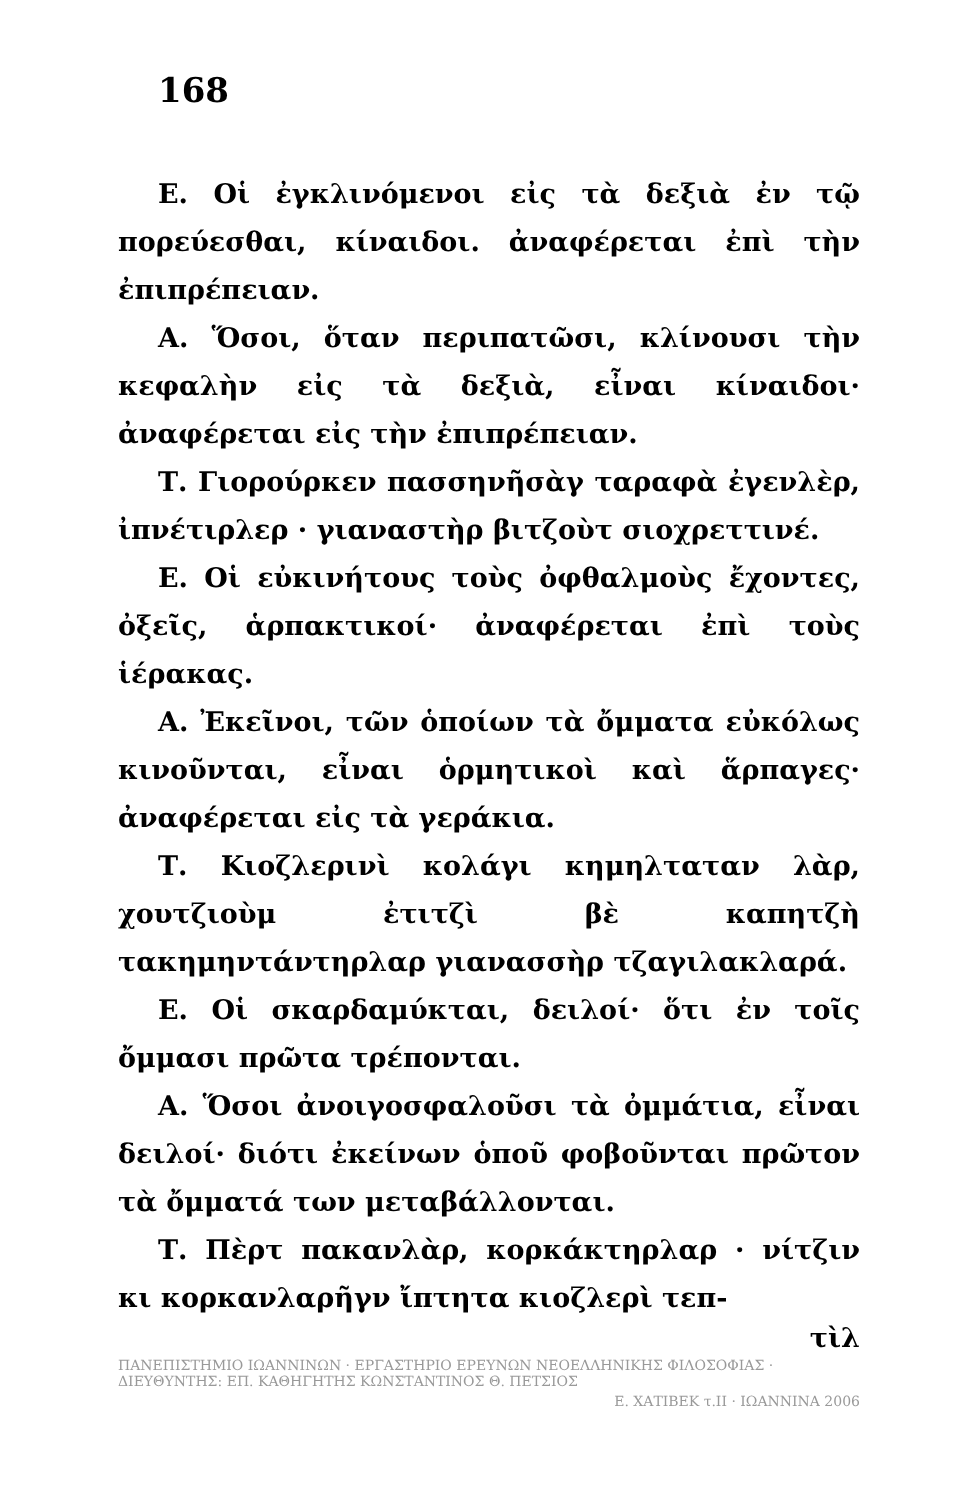168
Ε. Οἱ ἐγκλινόμενοι εἰς τὰ δεξιὰ ἐν τῷ πορεύεσθαι, κίναιδοι. ἀναφέρεται ἐπὶ τὴν ἐπιπρέπειαν.
Α. Ὅσοι, ὅταν περιπατῶσι, κλίνουσι τὴν κεφαλὴν εἰς τὰ δεξιὰ, εἶναι κίναιδοι· ἀναφέρεται εἰς τὴν ἐπιπρέπειαν.
Τ. Γιορούρκεν πασσηνῆσὰγ ταραφὰ ἐγενλὲρ, ἰπνέτιρλερ · γιαναστὴρ βιτζοὺτ σιοχρεττινέ.
Ε. Οἱ εὐκινήτους τοὺς ὀφθαλμοὺς ἔχοντες, ὀξεῖς, ἁρπακτικοί· ἀναφέρεται ἐπὶ τοὺς ἱέρακας.
Α. Ἐκεῖνοι, τῶν ὁποίων τὰ ὄμματα εὐκόλως κινοῦνται, εἶναι ὁρμητικοὶ καὶ ἅρπαγες· ἀναφέρεται εἰς τὰ γεράκια.
Τ. Κιοζλερινὶ κολάγι κημηλταταν λὰρ, χουτζιοὺμ ἐτιτζὶ βὲ καπητζὴ τακημηντάντηρλαρ γιανασσὴρ τζαγιλακλαρά.
Ε. Οἱ σκαρδαμύκται, δειλοί· ὅτι ἐν τοῖς ὄμμασι πρῶτα τρέπονται.
Α. Ὅσοι ἀνοιγοσφαλοῦσι τὰ ὀμμάτια, εἶναι δειλοί· διότι ἐκείνων ὁποῦ φοβοῦνται πρῶτον τὰ ὄμματά των μεταβάλλονται.
Τ. Πὲρτ πακανλὰρ, κορκάκτηρλαρ · νίτζιν κι κορκανλαρῆγν ἴπτητα κιοζλερὶ τεπ-
τὶλ
ΠΑΝΕΠΙΣΤΗΜΙΟ ΙΩΑΝΝΙΝΩΝ · ΕΡΓΑΣΤΗΡΙΟ ΕΡΕΥΝΩΝ ΝΕΟΕΛΛΗΝΙΚΗΣ ΦΙΛΟΣΟΦΙΑΣ · ΔΙΕΥΘΥΝΤΗΣ: ΕΠ. ΚΑΘΗΓΗΤΗΣ ΚΩΝΣΤΑΝΤΙΝΟΣ Θ. ΠΕΤΣΙΟΣ
Ε. ΧΑΤΙΒΕΚ τ.ΙΙ · ΙΩΑΝΝΙΝΑ 2006